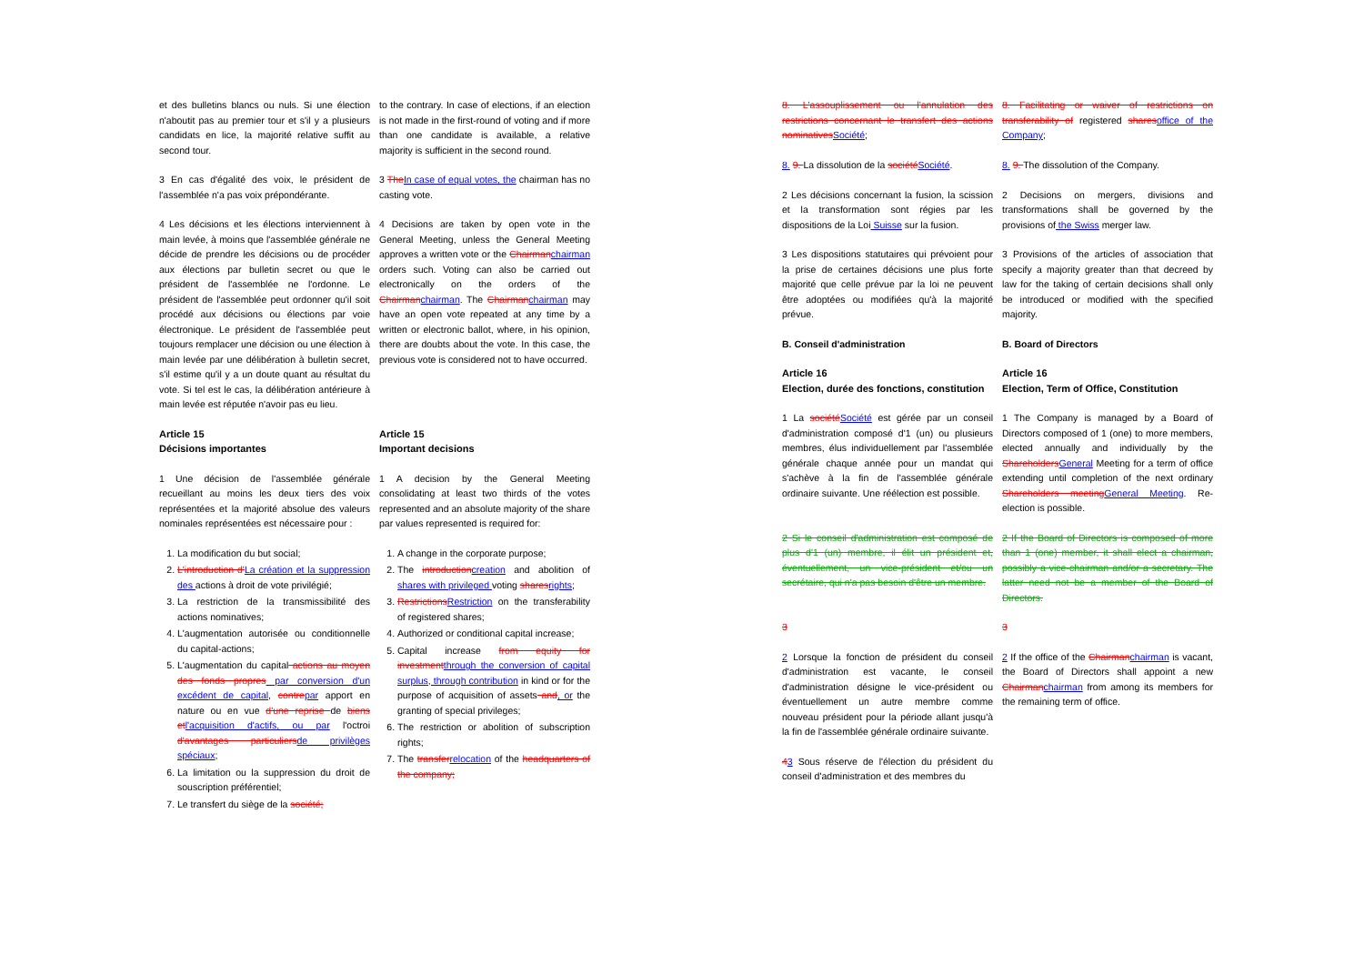et des bulletins blancs ou nuls. Si une élection n'aboutit pas au premier tour et s'il y a plusieurs candidats en lice, la majorité relative suffit au second tour.
to the contrary. In case of elections, if an election is not made in the first-round of voting and if more than one candidate is available, a relative majority is sufficient in the second round.
3 En cas d'égalité des voix, le président de l'assemblée n'a pas voix prépondérante.
3 The In case of equal votes, the chairman has no casting vote.
4 Les décisions et les élections interviennent à main levée, à moins que l'assemblée générale ne décide de prendre les décisions ou de procéder aux élections par bulletin secret ou que le président de l'assemblée ne l'ordonne. Le président de l'assemblée peut ordonner qu'il soit procédé aux décisions ou élections par voie électronique. Le président de l'assemblée peut toujours remplacer une décision ou une élection à main levée par une délibération à bulletin secret, s'il estime qu'il y a un doute quant au résultat du vote. Si tel est le cas, la délibération antérieure à main levée est réputée n'avoir pas eu lieu.
4 Decisions are taken by open vote in the General Meeting, unless the General Meeting approves a written vote or the Chairman chairman orders such. Voting can also be carried out electronically on the orders of the Chairman chairman. The Chairman chairman may have an open vote repeated at any time by a written or electronic ballot, where, in his opinion, there are doubts about the vote. In this case, the previous vote is considered not to have occurred.
Article 15
Décisions importantes
Article 15
Important decisions
1 Une décision de l'assemblée générale recueillant au moins les deux tiers des voix représentées et la majorité absolue des valeurs nominales représentées est nécessaire pour :
1 A decision by the General Meeting consolidating at least two thirds of the votes represented and an absolute majority of the share par values represented is required for:
1. La modification du but social;
2. L'introduction d'La création et la suppression des actions à droit de vote privilégié;
3. La restriction de la transmissibilité des actions nominatives;
4. L'augmentation autorisée ou conditionnelle du capital-actions;
5. L'augmentation du capital actions au moyen des fonds propres par conversion d'un excédent de capital, contre par apport en nature ou en vue d'une reprise de biens et l'acquisition d'actifs, ou par l'octroi d'avantages particuliers de privilèges spéciaux;
6. La limitation ou la suppression du droit de souscription préférentiel;
7. Le transfert du siège de la société;
1. A change in the corporate purpose;
2. The introduction creation and abolition of shares with privileged voting shares rights;
3. Restrictions Restriction on the transferability of registered shares;
4. Authorized or conditional capital increase;
5. Capital increase from equity for investment through the conversion of capital surplus, through contribution in kind or for the purpose of acquisition of assets and, or the granting of special privileges;
6. The restriction or abolition of subscription rights;
7. The transfer relocation of the headquarters of the company;
8. L'assouplissement ou l'annulation des restrictions concernant le transfert des actions nominatives Société;
8. 9. La dissolution de la société Société.
8. Facilitating or waiver of restrictions on transferability of registered shares office of the Company;
8. 9. The dissolution of the Company.
2 Les décisions concernant la fusion, la scission et la transformation sont régies par les dispositions de la Loi Suisse sur la fusion.
2 Decisions on mergers, divisions and transformations shall be governed by the provisions of the Swiss merger law.
3 Les dispositions statutaires qui prévoient pour la prise de certaines décisions une plus forte majorité que celle prévue par la loi ne peuvent être adoptées ou modifiées qu'à la majorité prévue.
3 Provisions of the articles of association that specify a majority greater than that decreed by law for the taking of certain decisions shall only be introduced or modified with the specified majority.
B. Conseil d'administration B. Board of Directors
Article 16
Election, durée des fonctions, constitution
Article 16
Election, Term of Office, Constitution
1 La société Société est gérée par un conseil d'administration composé d'1 (un) ou plusieurs membres, élus individuellement par l'assemblée générale chaque année pour un mandat qui s'achève à la fin de l'assemblée générale ordinaire suivante. Une réélection est possible.
1 The Company is managed by a Board of Directors composed of 1 (one) to more members, elected annually and individually by the Shareholders General Meeting for a term of office extending until completion of the next ordinary Shareholders meeting General Meeting. Re-election is possible.
2 Si le conseil d'administration est composé de plus d'1 (un) membre, il élit un président et, éventuellement, un vice-président et/ou un secrétaire, qui n'a pas besoin d'être un membre.
2 If the Board of Directors is composed of more than 1 (one) member, it shall elect a chairman, possibly a vice-chairman and/or a secretary. The latter need not be a member of the Board of Directors.
3 3
2 Lorsque la fonction de président du conseil d'administration est vacante, le conseil d'administration désigne le vice-président ou éventuellement un autre membre comme nouveau président pour la période allant jusqu'à la fin de l'assemblée générale ordinaire suivante.
2 If the office of the Chairman chairman is vacant, the Board of Directors shall appoint a new Chairman chairman from among its members for the remaining term of office.
43 Sous réserve de l'élection du président du conseil d'administration et des membres du